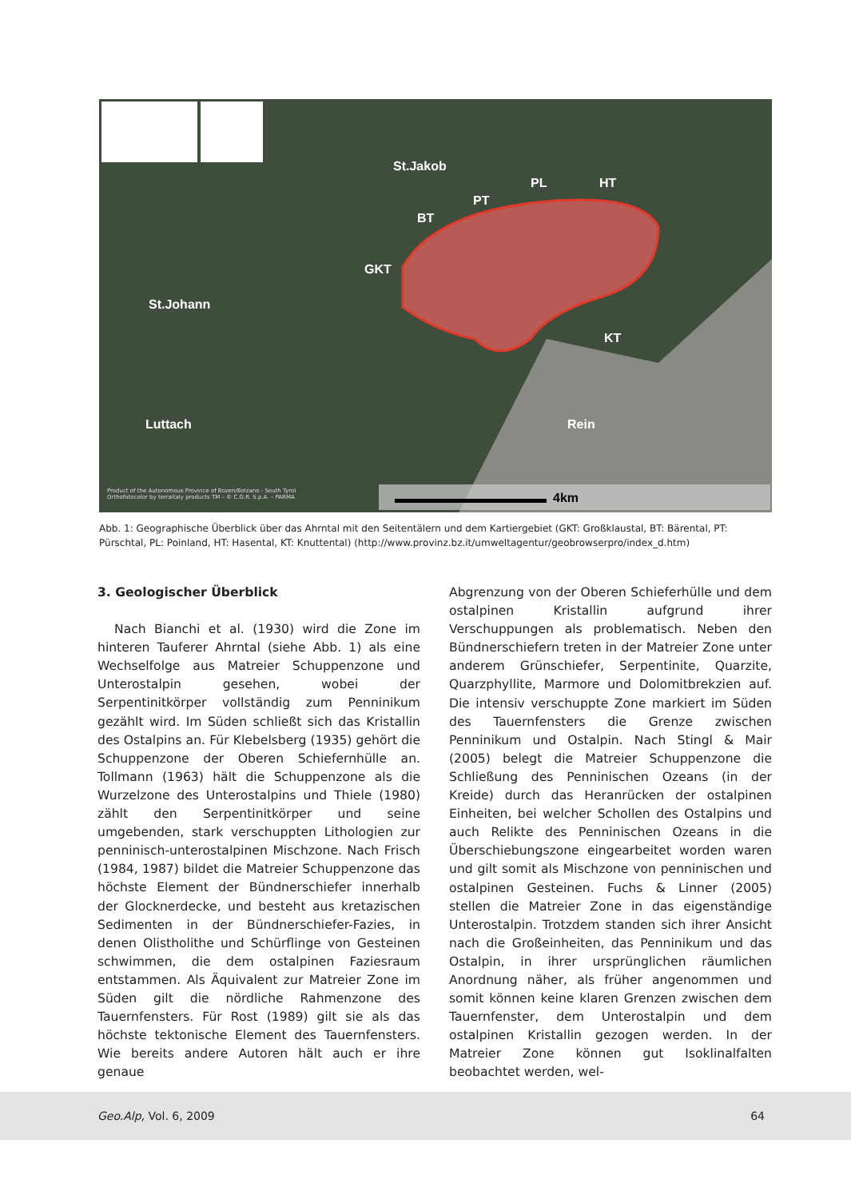St.Jakob
PL HT
PT
BT
GKT
St.Johann
KT
Luttach Rein
4km
Product of the Autonomous Province of Bozen/Bolzano - South Tyrol
Orthofotocolor by terraitaly products TM – © C.G.R. S.p.A. – PARMA
Abb. 1: Geographische Überblick über das Ahrntal mit den Seitentälern und dem Kartiergebiet (GKT: Großklaustal, BT: Bärental, PT: Pürschtal, PL: Poinland, HT: Hasental, KT: Knuttental) (http://www.provinz.bz.it/umweltagentur/geobrowserpro/index_d.htm)
3. Geologischer Überblick
Nach Bianchi et al. (1930) wird die Zone im hinteren Tauferer Ahrntal (siehe Abb. 1) als eine Wechselfolge aus Matreier Schuppenzone und Unterostalpin gesehen, wobei der Serpentinitkörper vollständig zum Penninikum gezählt wird. Im Süden schließt sich das Kristallin des Ostalpins an. Für Klebelsberg (1935) gehört die Schuppenzone der Oberen Schiefernhülle an. Tollmann (1963) hält die Schuppenzone als die Wurzelzone des Unterostalpins und Thiele (1980) zählt den Serpentinitkörper und seine umgebenden, stark verschuppten Lithologien zur penninisch-unterostalpinen Mischzone. Nach Frisch (1984, 1987) bildet die Matreier Schuppenzone das höchste Element der Bündnerschiefer innerhalb der Glocknerdecke, und besteht aus kretazischen Sedimenten in der Bündnerschiefer-Fazies, in denen Olistholithe und Schürflinge von Gesteinen schwimmen, die dem ostalpinen Faziesraum entstammen. Als Äquivalent zur Matreier Zone im Süden gilt die nördliche Rahmenzone des Tauernfensters. Für Rost (1989) gilt sie als das höchste tektonische Element des Tauernfensters. Wie bereits andere Autoren hält auch er ihre genaue
Abgrenzung von der Oberen Schieferhülle und dem ostalpinen Kristallin aufgrund ihrer Verschuppungen als problematisch. Neben den Bündnerschiefern treten in der Matreier Zone unter anderem Grünschiefer, Serpentinite, Quarzite, Quarzphyllite, Marmore und Dolomitbrekzien auf. Die intensiv verschuppte Zone markiert im Süden des Tauernfensters die Grenze zwischen Penninikum und Ostalpin. Nach Stingl & Mair (2005) belegt die Matreier Schuppenzone die Schließung des Penninischen Ozeans (in der Kreide) durch das Heranrücken der ostalpinen Einheiten, bei welcher Schollen des Ostalpins und auch Relikte des Penninischen Ozeans in die Überschiebungszone eingearbeitet worden waren und gilt somit als Mischzone von penninischen und ostalpinen Gesteinen. Fuchs & Linner (2005) stellen die Matreier Zone in das eigenständige Unterostalpin. Trotzdem standen sich ihrer Ansicht nach die Großeinheiten, das Penninikum und das Ostalpin, in ihrer ursprünglichen räumlichen Anordnung näher, als früher angenommen und somit können keine klaren Grenzen zwischen dem Tauernfenster, dem Unterostalpin und dem ostalpinen Kristallin gezogen werden. In der Matreier Zone können gut Isoklinalfalten beobachtet werden, wel-
Geo.Alp, Vol. 6, 2009 64